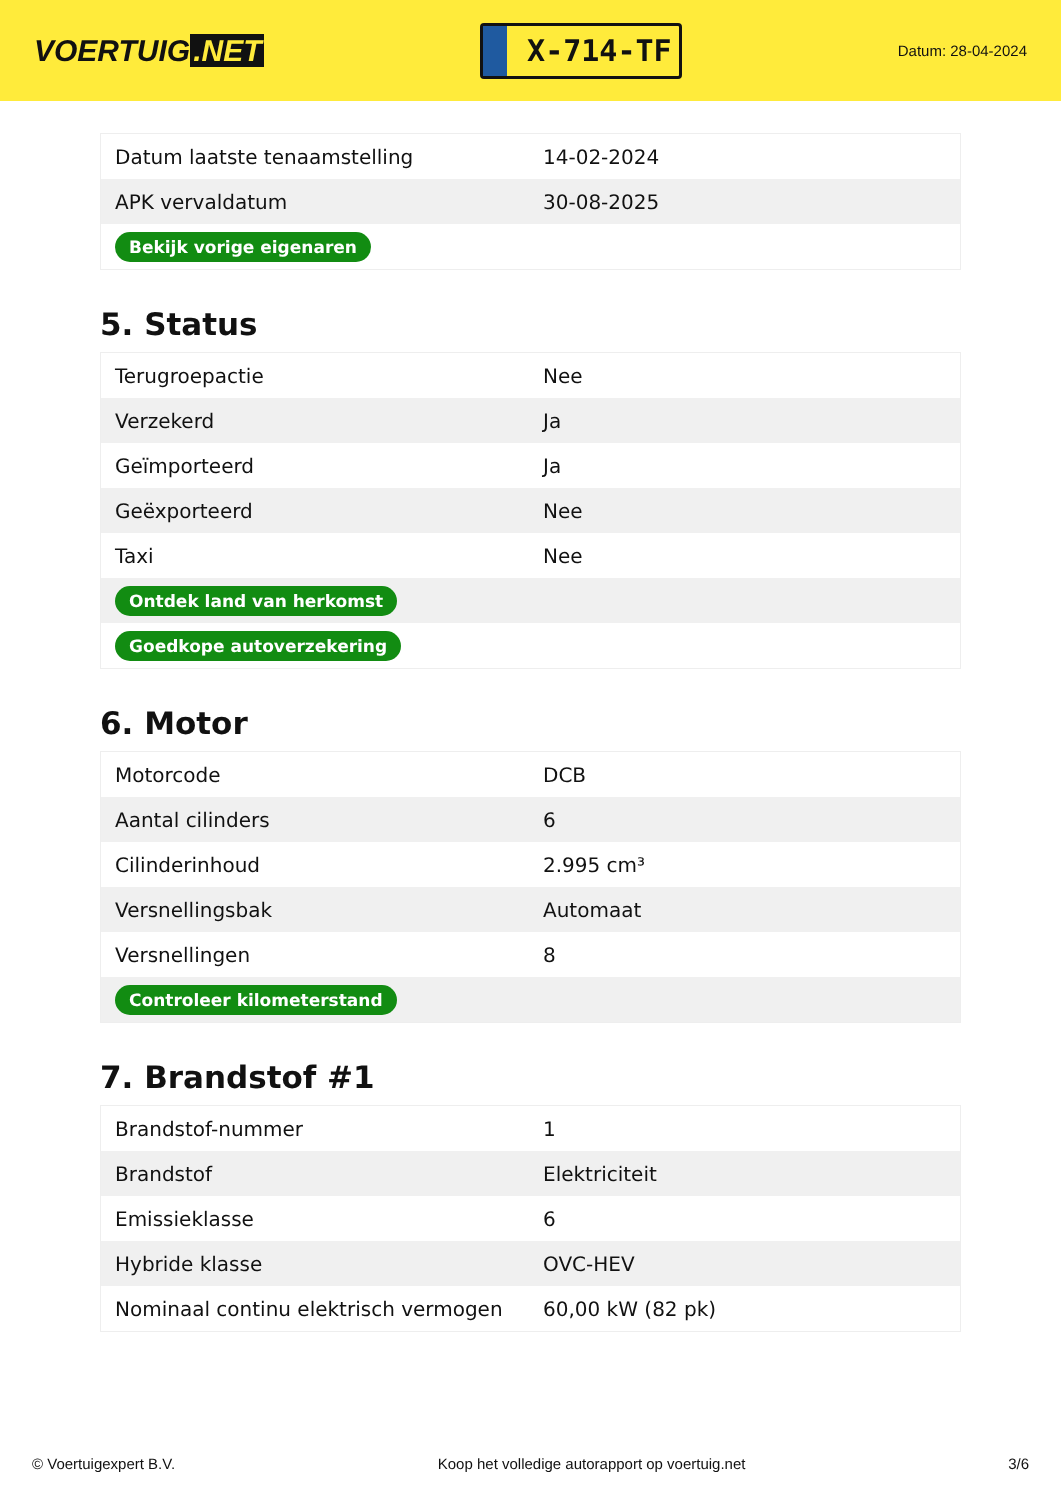VOERTUIG.NET
X-714-TF
Datum: 28-04-2024
| Datum laatste tenaamstelling | 14-02-2024 |
| APK vervaldatum | 30-08-2025 |
| Bekijk vorige eigenaren | |
5. Status
| Terugroepactie | Nee |
| Verzekerd | Ja |
| Geïmporteerd | Ja |
| Geëxporteerd | Nee |
| Taxi | Nee |
| Ontdek land van herkomst | |
| Goedkope autoverzekering | |
6. Motor
| Motorcode | DCB |
| Aantal cilinders | 6 |
| Cilinderinhoud | 2.995 cm³ |
| Versnellingsbak | Automaat |
| Versnellingen | 8 |
| Controleer kilometerstand | |
7. Brandstof #1
| Brandstof-nummer | 1 |
| Brandstof | Elektriciteit |
| Emissieklasse | 6 |
| Hybride klasse | OVC-HEV |
| Nominaal continu elektrisch vermogen | 60,00 kW (82 pk) |
© Voertuigexpert B.V. Koop het volledige autorapport op voertuig.net 3/6